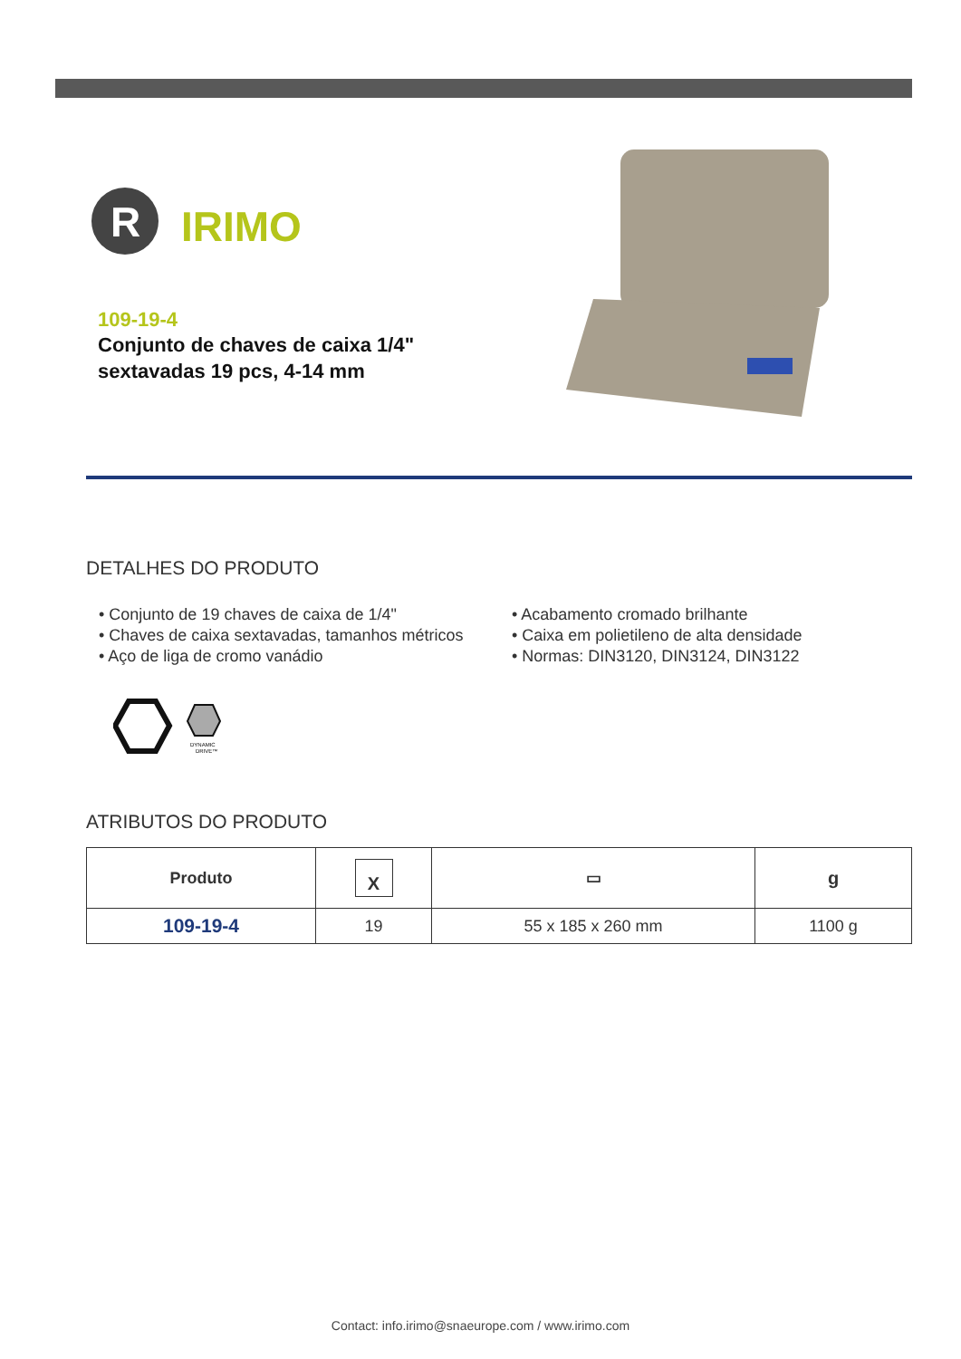R
IRIMO
109-19-4
Conjunto de chaves de caixa 1/4"
sextavadas 19 pcs, 4-14 mm
DETALHES DO PRODUTO
• Conjunto de 19 chaves de caixa de 1/4"
• Chaves de caixa sextavadas, tamanhos métricos
• Aço de liga de cromo vanádio
• Acabamento cromado brilhante
• Caixa em polietileno de alta densidade
• Normas: DIN3120, DIN3124, DIN3122
DYNAMIC
DRIVE™
ATRIBUTOS DO PRODUTO
| Produto | X | ▭ | g |
| --- | --- | --- | --- |
| 109-19-4 | 19 | 55 x 185 x 260 mm | 1100 g |
Contact: info.irimo@snaeurope.com / www.irimo.com